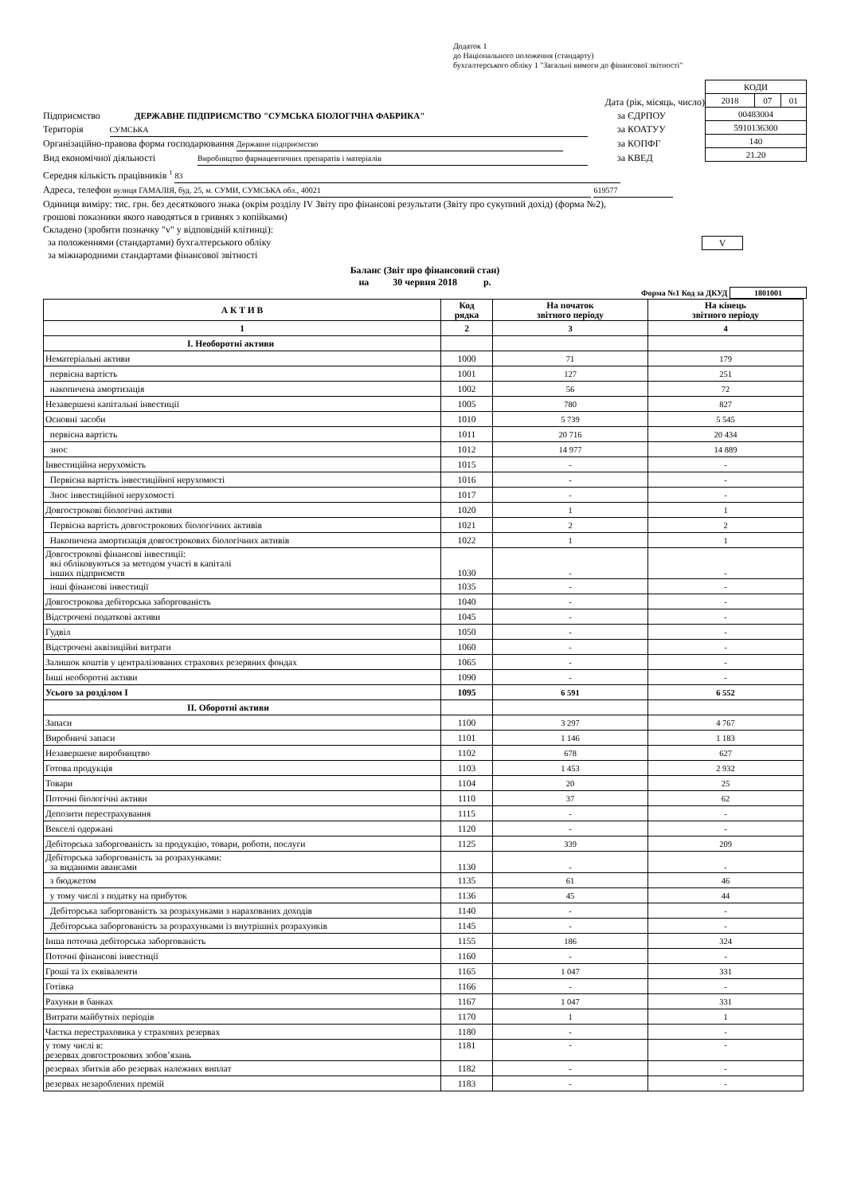Додаток 1
до Національного положення (стандарту)
бухгалтерського обліку 1 "Загальні вимоги до фінансової звітності"
Дата (рік, місяць, число)
Підприємство ДЕРЖАВНЕ ПІДПРИЄМСТВО "СУМСЬКА БІОЛОГІЧНА ФАБРИКА" за ЄДРПОУ
Територія СУМСЬКА за КОАТУУ
Організаційно-правова форма господарювання Державне підприємство за КОПФГ
Вид економічної діяльності Виробництво фармацевтичних препаратів і матеріалів за КВЕД
Середня кількість працівників <sup>1</sup> 83
Адреса, телефон вулиця ГАМАЛІЯ, буд. 25, м. СУМИ, СУМСЬКА обл., 40021 619577
| КОДИ | | |
| 2018 | 07 | 01 |
| 00483004 | | |
| 5910136300 | | |
| 140 | | |
| 21.20 | | |
Одиниця виміру: тис. грн. без десяткового знака (окрім розділу IV Звіту про фінансові результати (Звіту про сукупний дохід) (форма №2),
грошові показники якого наводяться в гривнях з копійками)
Складено (зробити позначку "v" у відповідній клітинці):
за положеннями (стандартами) бухгалтерського обліку V
за міжнародними стандартами фінансової звітності
Баланс (Звіт про фінансовий стан)
на 30 червня 2018 р.
Форма №1 Код за ДКУД 1801001
| А К Т И В | Код рядка | На початок звітного періоду | На кінець звітного періоду |
| --- | --- | --- | --- |
| 1 | 2 | 3 | 4 |
| І. Необоротні активи | | | |
| Нематеріальні активи | 1000 | 71 | 179 |
| первісна вартість | 1001 | 127 | 251 |
| накопичена амортизація | 1002 | 56 | 72 |
| Незавершені капітальні інвестиції | 1005 | 780 | 827 |
| Основні засоби | 1010 | 5 739 | 5 545 |
| первісна вартість | 1011 | 20 716 | 20 434 |
| знос | 1012 | 14 977 | 14 889 |
| Інвестиційна нерухомість | 1015 | - | - |
| Первісна вартість інвестиційної нерухомості | 1016 | - | - |
| Знос інвестиційної нерухомості | 1017 | - | - |
| Довгострокові біологічні активи | 1020 | 1 | 1 |
| Первісна вартість довгострокових біологічних активів | 1021 | 2 | 2 |
| Накопичена амортизація довгострокових біологічних активів | 1022 | 1 | 1 |
| Довгострокові фінансові інвестиції: які обліковуються за методом участі в капіталі інших підприємств | 1030 | - | - |
| інші фінансові інвестиції | 1035 | - | - |
| Довгострокова дебіторська заборгованість | 1040 | - | - |
| Відстрочені податкові активи | 1045 | - | - |
| Гудвіл | 1050 | - | - |
| Відстрочені аквізиційні витрати | 1060 | - | - |
| Залишок коштів у централізованих страхових резервних фондах | 1065 | - | - |
| Інші необоротні активи | 1090 | - | - |
| Усього за розділом I | 1095 | 6 591 | 6 552 |
| II. Оборотні активи | | | |
| Запаси | 1100 | 3 297 | 4 767 |
| Виробничі запаси | 1101 | 1 146 | 1 183 |
| Незавершене виробництво | 1102 | 678 | 627 |
| Готова продукція | 1103 | 1 453 | 2 932 |
| Товари | 1104 | 20 | 25 |
| Поточні біологічні активи | 1110 | 37 | 62 |
| Депозити перестрахування | 1115 | - | - |
| Векселі одержані | 1120 | - | - |
| Дебіторська заборгованість за продукцію, товари, роботи, послуги | 1125 | 339 | 209 |
| Дебіторська заборгованість за розрахунками: за виданими авансами | 1130 | - | - |
| з бюджетом | 1135 | 61 | 46 |
| у тому числі з податку на прибуток | 1136 | 45 | 44 |
| Дебіторська заборгованість за розрахунками з нарахованих доходів | 1140 | - | - |
| Дебіторська заборгованість за розрахунками із внутрішніх розрахунків | 1145 | - | - |
| Інша поточна дебіторська заборгованість | 1155 | 186 | 324 |
| Поточні фінансові інвестиції | 1160 | - | - |
| Гроші та їх еквіваленти | 1165 | 1 047 | 331 |
| Готівка | 1166 | - | - |
| Рахунки в банках | 1167 | 1 047 | 331 |
| Витрати майбутніх періодів | 1170 | 1 | 1 |
| Частка перестраховика у страхових резервах | 1180 | - | - |
| у тому числі в: резервах довгострокових зобов’язань | 1181 | - | - |
| резервах збитків або резервах належних виплат | 1182 | - | - |
| резервах незароблених премій | 1183 | - | - |